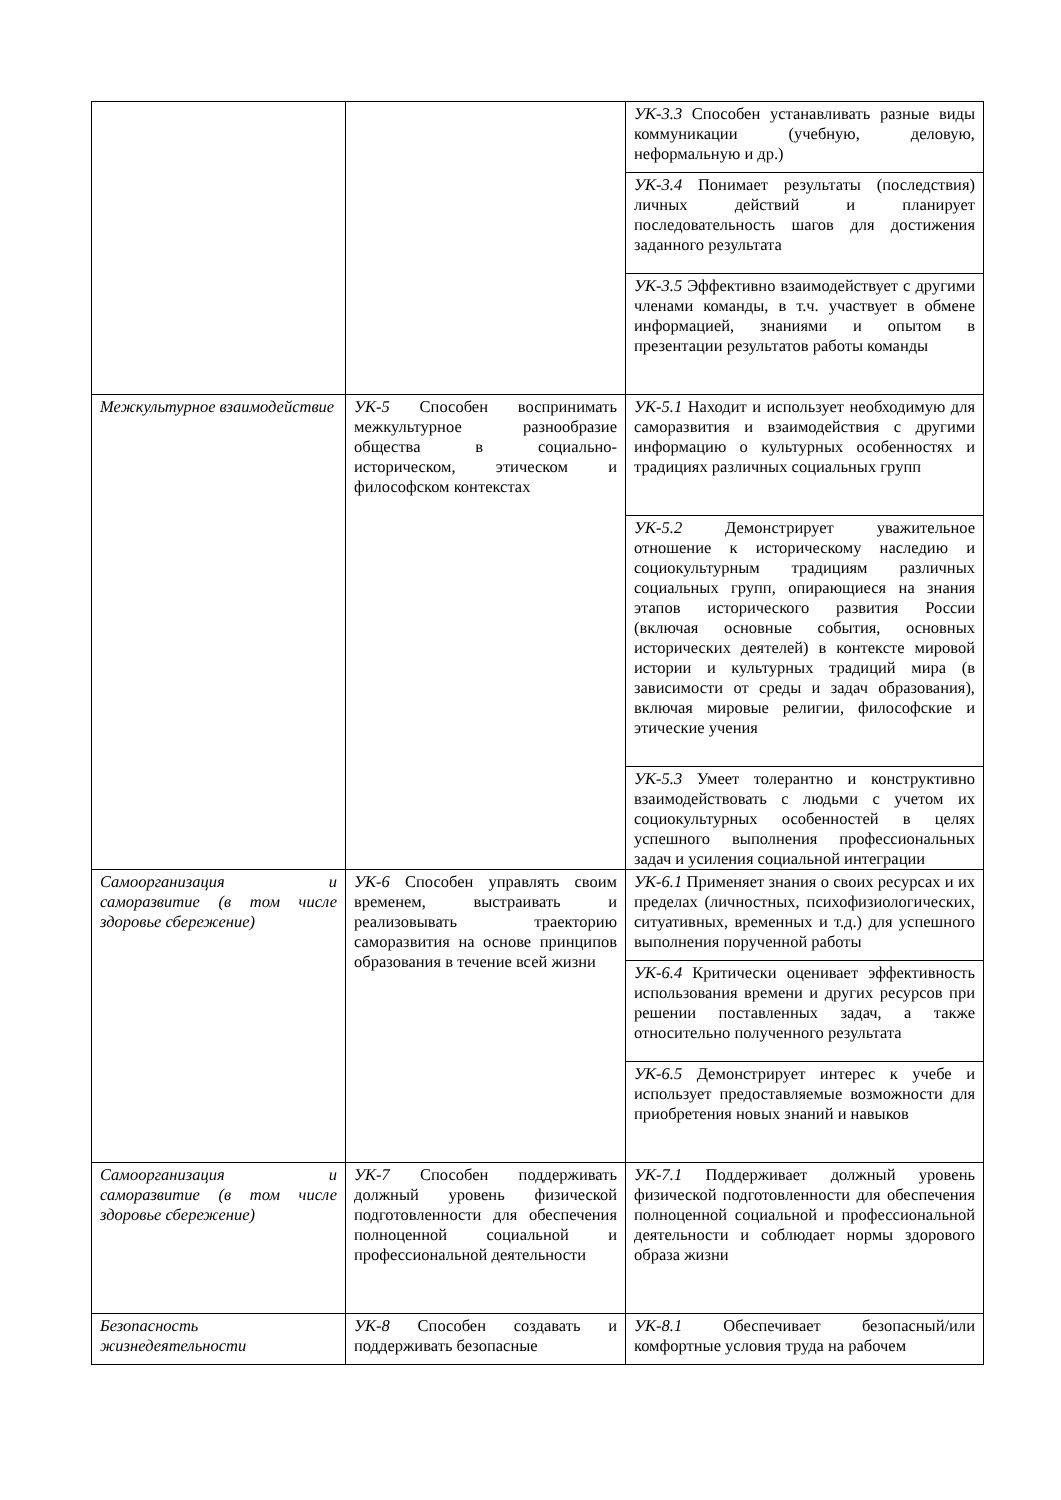| | | УК-3.3 Способен устанавливать разные виды коммуникации (учебную, деловую, неформальную и др.) |
| | | УК-3.4 Понимает результаты (последствия) личных действий и планирует последовательность шагов для достижения заданного результата |
| | | УК-3.5 Эффективно взаимодействует с другими членами команды, в т.ч. участвует в обмене информацией, знаниями и опытом в презентации результатов работы команды |
| Межкультурное взаимодействие | УК-5 Способен воспринимать межкультурное разнообразие общества в социально-историческом, этическом и философском контекстах | УК-5.1 Находит и использует необходимую для саморазвития и взаимодействия с другими информацию о культурных особенностях и традициях различных социальных групп |
| | | УК-5.2 Демонстрирует уважительное отношение к историческому наследию и социокультурным традициям различных социальных групп, опирающиеся на знания этапов исторического развития России (включая основные события, основных исторических деятелей) в контексте мировой истории и культурных традиций мира (в зависимости от среды и задач образования), включая мировые религии, философские и этические учения |
| | | УК-5.3 Умеет толерантно и конструктивно взаимодействовать с людьми с учетом их социокультурных особенностей в целях успешного выполнения профессиональных задач и усиления социальной интеграции |
| Самоорганизация и саморазвитие (в том числе здоровье сбережение) | УК-6 Способен управлять своим временем, выстраивать и реализовывать траекторию саморазвития на основе принципов образования в течение всей жизни | УК-6.1 Применяет знания о своих ресурсах и их пределах (личностных, психофизиологических, ситуативных, временных и т.д.) для успешного выполнения порученной работы |
| | | УК-6.4 Критически оценивает эффективность использования времени и других ресурсов при решении поставленных задач, а также относительно полученного результата |
| | | УК-6.5 Демонстрирует интерес к учебе и использует предоставляемые возможности для приобретения новых знаний и навыков |
| Самоорганизация и саморазвитие (в том числе здоровье сбережение) | УК-7 Способен поддерживать должный уровень физической подготовленности для обеспечения полноценной социальной и профессиональной деятельности | УК-7.1 Поддерживает должный уровень физической подготовленности для обеспечения полноценной социальной и профессиональной деятельности и соблюдает нормы здорового образа жизни |
| Безопасность жизнедеятельности | УК-8 Способен создавать и поддерживать безопасные | УК-8.1 Обеспечивает безопасный/или комфортные условия труда на рабочем |